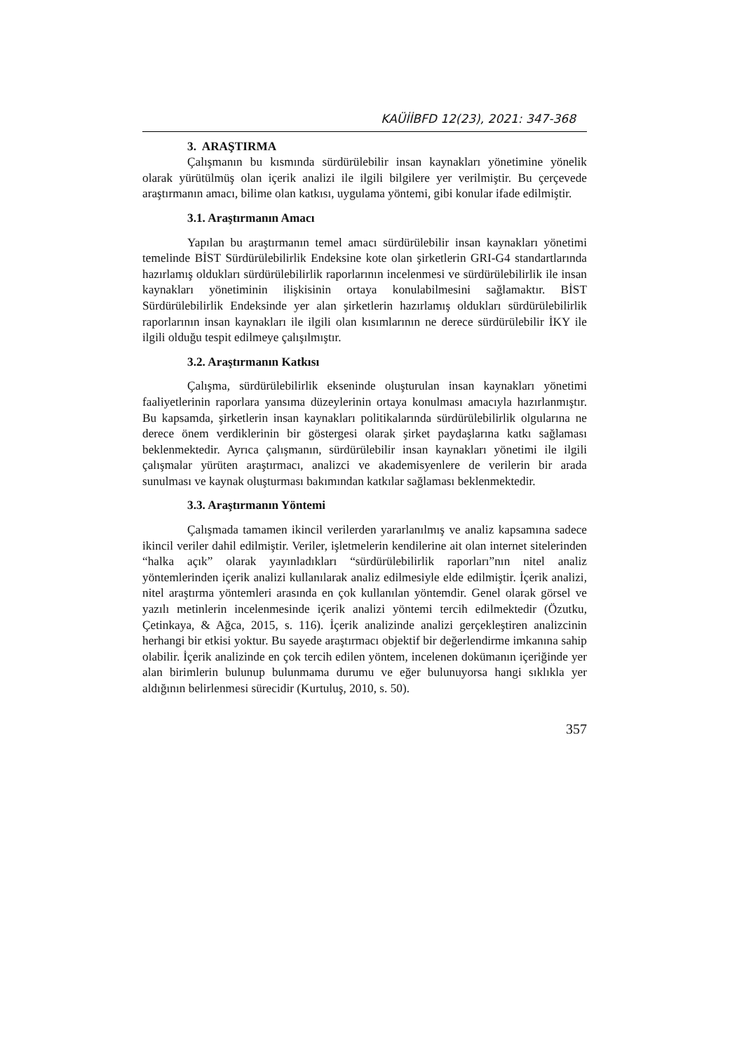KAÜİİBFD 12(23), 2021: 347-368
3. ARAŞTIRMA
Çalışmanın bu kısmında sürdürülebilir insan kaynakları yönetimine yönelik olarak yürütülmüş olan içerik analizi ile ilgili bilgilere yer verilmiştir. Bu çerçevede araştırmanın amacı, bilime olan katkısı, uygulama yöntemi, gibi konular ifade edilmiştir.
3.1. Araştırmanın Amacı
Yapılan bu araştırmanın temel amacı sürdürülebilir insan kaynakları yönetimi temelinde BİST Sürdürülebilirlik Endeksine kote olan şirketlerin GRI-G4 standartlarında hazırlamış oldukları sürdürülebilirlik raporlarının incelenmesi ve sürdürülebilirlik ile insan kaynakları yönetiminin ilişkisinin ortaya konulabilmesini sağlamaktır. BİST Sürdürülebilirlik Endeksinde yer alan şirketlerin hazırlamış oldukları sürdürülebilirlik raporlarının insan kaynakları ile ilgili olan kısımlarının ne derece sürdürülebilir İKY ile ilgili olduğu tespit edilmeye çalışılmıştır.
3.2. Araştırmanın Katkısı
Çalışma, sürdürülebilirlik ekseninde oluşturulan insan kaynakları yönetimi faaliyetlerinin raporlara yansıma düzeylerinin ortaya konulması amacıyla hazırlanmıştır. Bu kapsamda, şirketlerin insan kaynakları politikalarında sürdürülebilirlik olgularına ne derece önem verdiklerinin bir göstergesi olarak şirket paydaşlarına katkı sağlaması beklenmektedir. Ayrıca çalışmanın, sürdürülebilir insan kaynakları yönetimi ile ilgili çalışmalar yürüten araştırmacı, analizci ve akademisyenlere de verilerin bir arada sunulması ve kaynak oluşturması bakımından katkılar sağlaması beklenmektedir.
3.3. Araştırmanın Yöntemi
Çalışmada tamamen ikincil verilerden yararlanılmış ve analiz kapsamına sadece ikincil veriler dahil edilmiştir. Veriler, işletmelerin kendilerine ait olan internet sitelerinden “halka açık” olarak yayınladıkları “sürdürülebilirlik raporları”nın nitel analiz yöntemlerinden içerik analizi kullanılarak analiz edilmesiyle elde edilmiştir. İçerik analizi, nitel araştırma yöntemleri arasında en çok kullanılan yöntemdir. Genel olarak görsel ve yazılı metinlerin incelenmesinde içerik analizi yöntemi tercih edilmektedir (Özutku, Çetinkaya, & Ağca, 2015, s. 116). İçerik analizinde analizi gerçekleştiren analizcinin herhangi bir etkisi yoktur. Bu sayede araştırmacı objektif bir değerlendirme imkanına sahip olabilir. İçerik analizinde en çok tercih edilen yöntem, incelenen dokümanın içeriğinde yer alan birimlerin bulunup bulunmama durumu ve eğer bulunuyorsa hangi sıklıkla yer aldığının belirlenmesi sürecidir (Kurtuluş, 2010, s. 50).
357